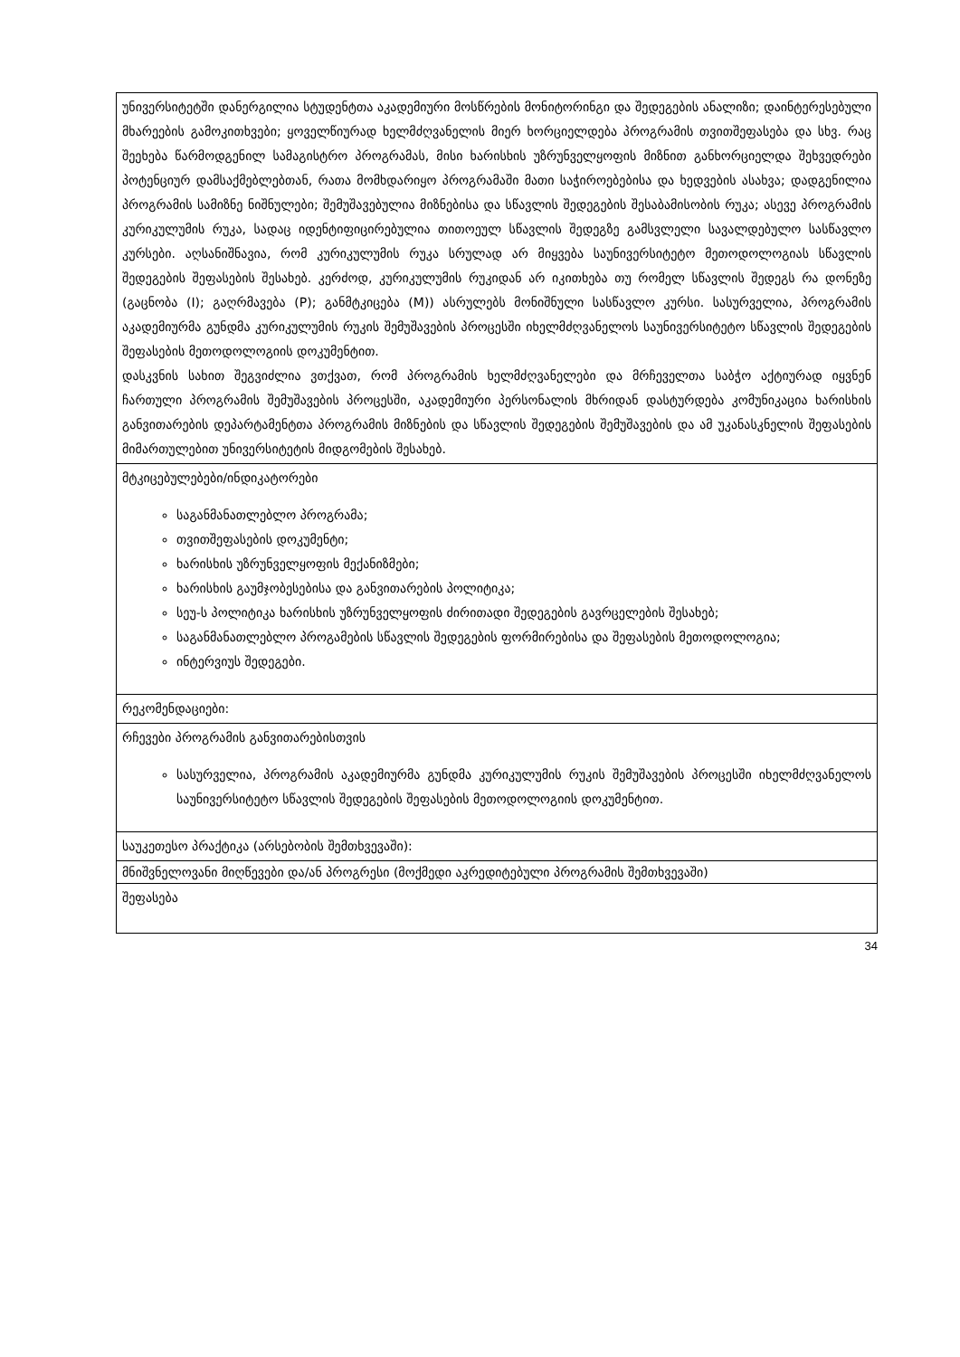| უნივერსიტეტში დანერგილია სტუდენტთა აკადემიური მოსწრების მონიტორინგი და შედეგების ანალიზი; დაინტერესებული მხარეების გამოკითხვები; ყოველწიურად ხელმძღვანელის მიერ ხორციელდება პროგრამის თვითშეფასება და სხვ. რაც შეეხება წარმოდგენილ სამაგისტრო პროგრამას, მისი ხარისხის უზრუნველყოფის მიზნით განხორციელდა შეხვედრები პოტენციურ დამსაქმებლებთან, რათა მომხდარიყო პროგრამაში მათი საჭიროებებისა და ხედვების ასახვა; დადგენილია პროგრამის სამიზნე ნიშნულები; შემუშავებულია მიზნებისა და სწავლის შედეგების შესაბამისობის რუკა; ასევე პროგრამის კურიკულუმის რუკა, სადაც იდენტიფიცირებულია თითოეულ სწავლის შედეგზე გამსვლელი სავალდებულო სასწავლო კურსები. აღსანიშნავია, რომ კურიკულუმის რუკა სრულად არ მიყვება საუნივერსიტეტო მეთოდოლოგიას სწავლის შედეგების შეფასების შესახებ. კერძოდ, კურიკულუმის რუკიდან არ იკითხება თუ რომელ სწავლის შედეგს რა დონეზე (გაცნობა (I); გაღრმავება (P); განმტკიცება (M)) ასრულებს მონიშნული სასწავლო კურსი. სასურველია, პროგრამის აკადემიურმა გუნდმა კურიკულუმის რუკის შემუშავების პროცესში იხელმძღვანელოს საუნივერსიტეტო სწავლის შედეგების შეფასების მეთოდოლოგიის დოკუმენტით. დასკვნის სახით შეგვიძლია ვთქვათ, რომ პროგრამის ხელმძღვანელები და მრჩეველთა საბჭო აქტიურად იყვნენ ჩართული პროგრამის შემუშავების პროცესში, აკადემიური პერსონალის მხრიდან დასტურდება კომუნიკაცია ხარისხის განვითარების დეპარტამენტთა პროგრამის მიზნების და სწავლის შედეგების შემუშავების და ამ უკანასკნელის შეფასების მიმართულებით უნივერსიტეტის მიდგომების შესახებ. |
| მტკიცებულებები/ინდიკატორები საგანმანათლებლო პროგრამა; თვითშეფასების დოკუმენტი; ხარისხის უზრუნველყოფის მექანიზმები; ხარისხის გაუმჯობესებისა და განვითარების პოლიტიკა; სეუ-ს პოლიტიკა ხარისხის უზრუნველყოფის ძირითადი შედეგების გავრცელების შესახებ; საგანმანათლებლო პროგამების სწავლის შედეგების ფორმირებისა და შეფასების მეთოდოლოგია; ინტერვიუს შედეგები. |
| რეკომენდაციები: |
| რჩევები პროგრამის განვითარებისთვის სასურველია, პროგრამის აკადემიურმა გუნდმა კურიკულუმის რუკის შემუშავების პროცესში იხელმძღვანელოს საუნივერსიტეტო სწავლის შედეგების შეფასების მეთოდოლოგიის დოკუმენტით. |
| საუკეთესო პრაქტიკა (არსებობის შემთხვევაში): |
| მნიშვნელოვანი მიღწევები და/ან პროგრესი (მოქმედი აკრედიტებული პროგრამის შემთხვევაში) |
| შეფასება |
34